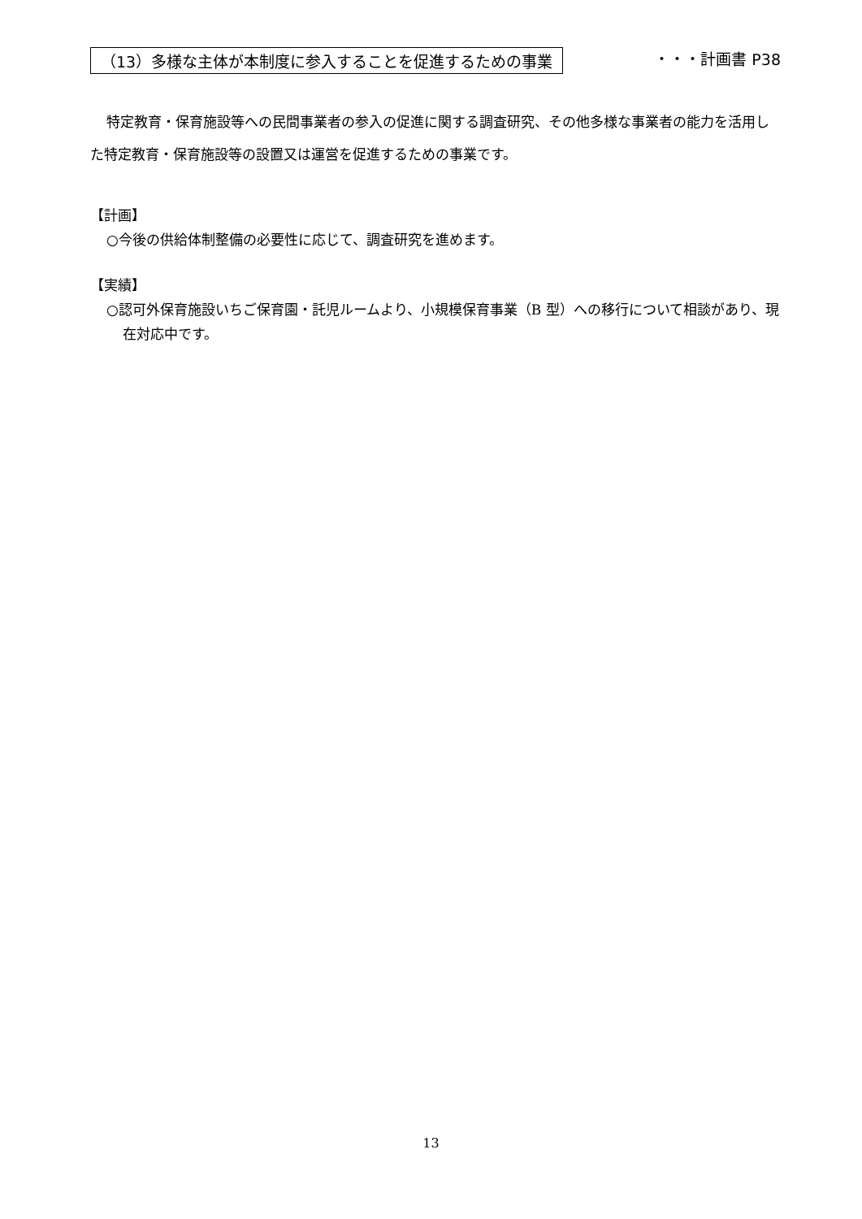（13）多様な主体が本制度に参入することを促進するための事業 ・・・計画書 P38
特定教育・保育施設等への民間事業者の参入の促進に関する調査研究、その他多様な事業者の能力を活用した特定教育・保育施設等の設置又は運営を促進するための事業です。
【計画】
○今後の供給体制整備の必要性に応じて、調査研究を進めます。
【実績】
○認可外保育施設いちご保育園・託児ルームより、小規模保育事業（B 型）への移行について相談があり、現在対応中です。
13